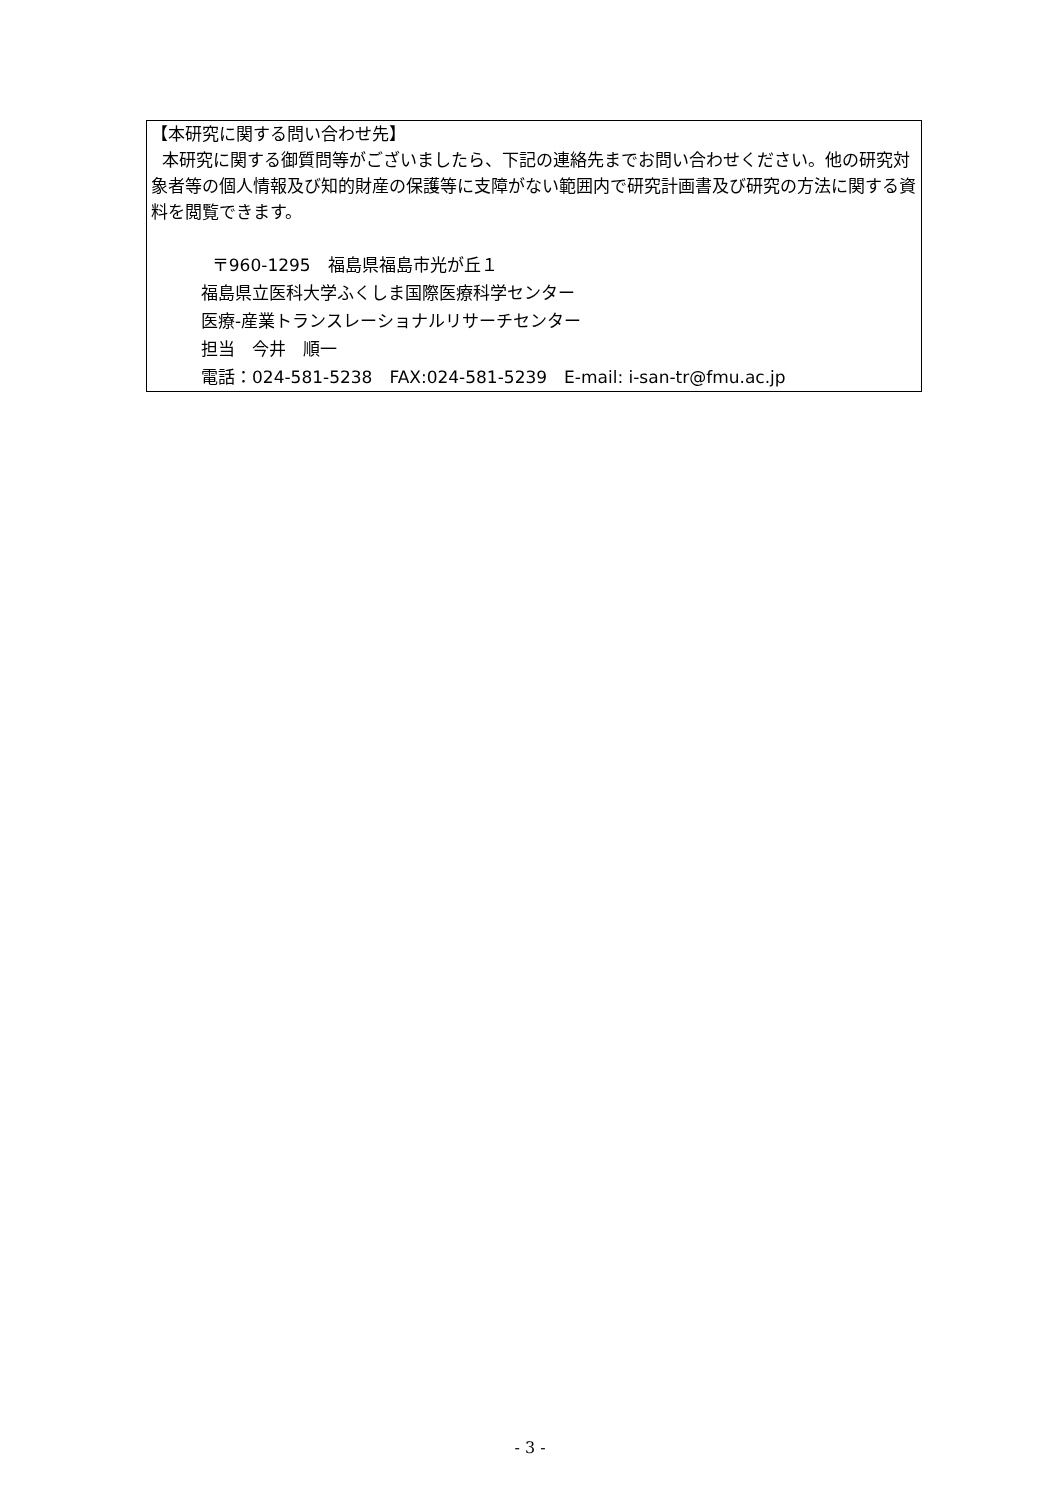【本研究に関する問い合わせ先】
本研究に関する御質問等がございましたら、下記の連絡先までお問い合わせください。他の研究対象者等の個人情報及び知的財産の保護等に支障がない範囲内で研究計画書及び研究の方法に関する資料を閲覧できます。
〒960-1295　福島県福島市光が丘１
福島県立医科大学ふくしま国際医療科学センター
医療-産業トランスレーショナルリサーチセンター
担当　今井　順一
電話：024-581-5238　FAX:024-581-5239　E-mail: i-san-tr@fmu.ac.jp
- 3 -